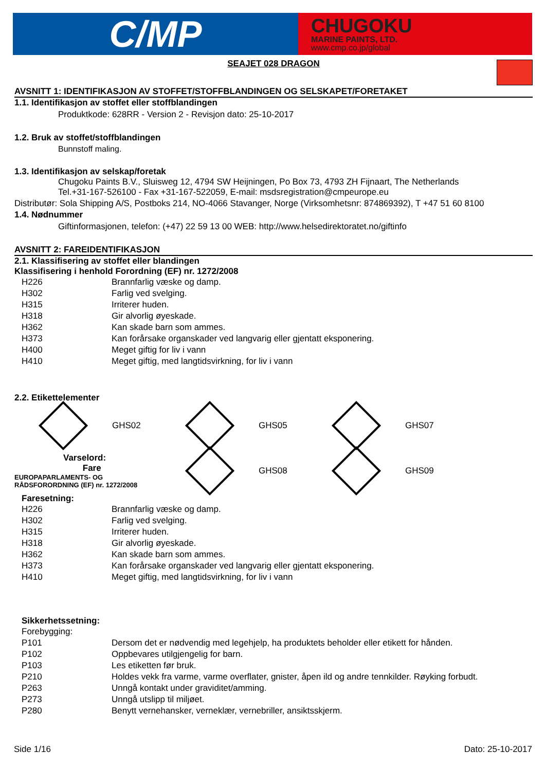C/MP
CHUGOKU
MARINE PAINTS, LTD.
www.cmp.co.jp/global
SEAJET 028 DRAGON
AVSNITT 1: IDENTIFIKASJON AV STOFFET/STOFFBLANDINGEN OG SELSKAPET/FORETAKET
1.1. Identifikasjon av stoffet eller stoffblandingen
Produktkode: 628RR - Version 2 - Revisjon dato: 25-10-2017
1.2. Bruk av stoffet/stoffblandingen
Bunnstoff maling.
1.3. Identifikasjon av selskap/foretak
Chugoku Paints B.V., Sluisweg 12, 4794 SW Heijningen, Po Box 73, 4793 ZH Fijnaart, The Netherlands
Tel.+31-167-526100 - Fax +31-167-522059, E-mail: msdsregistration@cmpeurope.eu
Distributør: Sola Shipping A/S, Postboks 214, NO-4066 Stavanger, Norge (Virksomhetsnr: 874869392), T +47 51 60 8100
1.4. Nødnummer
Giftinformasjonen, telefon: (+47) 22 59 13 00 WEB: http://www.helsedirektoratet.no/giftinfo
AVSNITT 2: FAREIDENTIFIKASJON
2.1. Klassifisering av stoffet eller blandingen
Klassifisering i henhold Forordning (EF) nr. 1272/2008
| H226 | Brannfarlig væske og damp. |
| H302 | Farlig ved svelging. |
| H315 | Irriterer huden. |
| H318 | Gir alvorlig øyeskade. |
| H362 | Kan skade barn som ammes. |
| H373 | Kan forårsake organskader ved langvarig eller gjentatt eksponering. |
| H400 | Meget giftig for liv i vann |
| H410 | Meget giftig, med langtidsvirkning, for liv i vann |
2.2. Etikettelementer
GHS02 GHS05 GHS07
Varselord:
Fare
EUROPAPARLAMENTS- OG
RÅDSFORORDNING (EF) nr. 1272/2008
GHS08 GHS09
Faresetning:
| H226 | Brannfarlig væske og damp. |
| H302 | Farlig ved svelging. |
| H315 | Irriterer huden. |
| H318 | Gir alvorlig øyeskade. |
| H362 | Kan skade barn som ammes. |
| H373 | Kan forårsake organskader ved langvarig eller gjentatt eksponering. |
| H410 | Meget giftig, med langtidsvirkning, for liv i vann |
Sikkerhetssetning:
| Forebygging: | |
| P101 | Dersom det er nødvendig med legehjelp, ha produktets beholder eller etikett for hånden. |
| P102 | Oppbevares utilgjengelig for barn. |
| P103 | Les etiketten før bruk. |
| P210 | Holdes vekk fra varme, varme overflater, gnister, åpen ild og andre tennkilder. Røyking forbudt. |
| P263 | Unngå kontakt under graviditet/amming. |
| P273 | Unngå utslipp til miljøet. |
| P280 | Benytt vernehansker, verneklær, vernebriller, ansiktsskjerm. |
Side 1/16 Dato: 25-10-2017